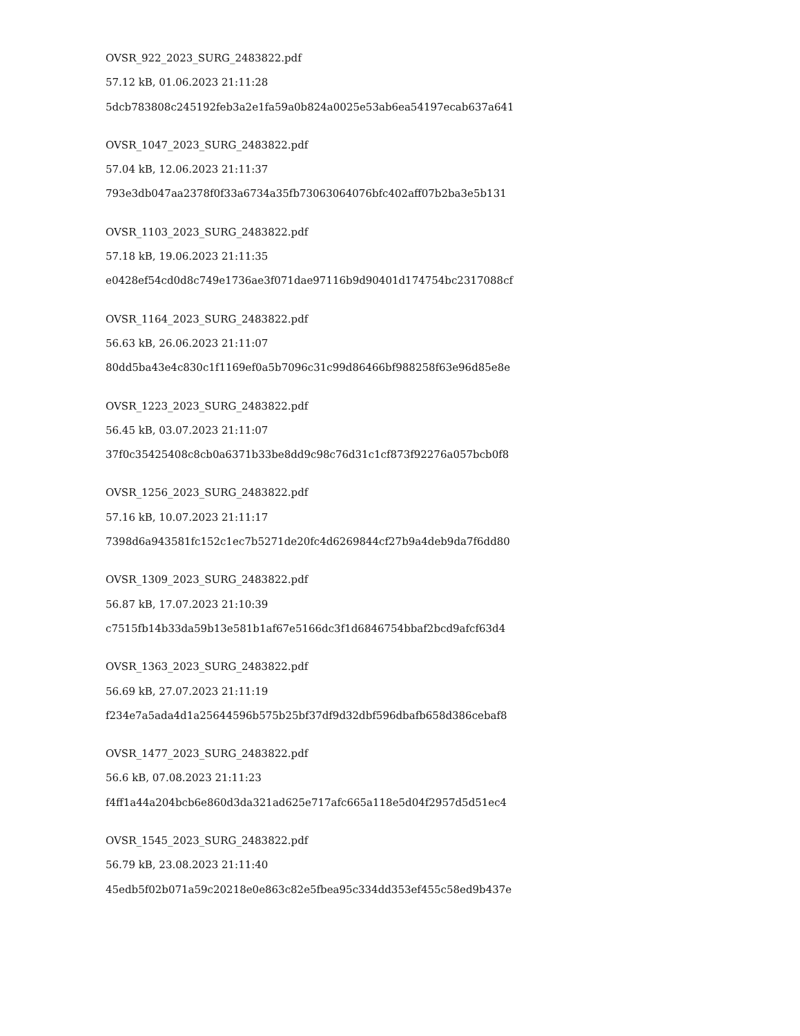OVSR_922_2023_SURG_2483822.pdf
57.12 kB, 01.06.2023 21:11:28
5dcb783808c245192feb3a2e1fa59a0b824a0025e53ab6ea54197ecab637a641
OVSR_1047_2023_SURG_2483822.pdf
57.04 kB, 12.06.2023 21:11:37
793e3db047aa2378f0f33a6734a35fb73063064076bfc402aff07b2ba3e5b131
OVSR_1103_2023_SURG_2483822.pdf
57.18 kB, 19.06.2023 21:11:35
e0428ef54cd0d8c749e1736ae3f071dae97116b9d90401d174754bc2317088cf
OVSR_1164_2023_SURG_2483822.pdf
56.63 kB, 26.06.2023 21:11:07
80dd5ba43e4c830c1f1169ef0a5b7096c31c99d86466bf988258f63e96d85e8e
OVSR_1223_2023_SURG_2483822.pdf
56.45 kB, 03.07.2023 21:11:07
37f0c35425408c8cb0a6371b33be8dd9c98c76d31c1cf873f92276a057bcb0f8
OVSR_1256_2023_SURG_2483822.pdf
57.16 kB, 10.07.2023 21:11:17
7398d6a943581fc152c1ec7b5271de20fc4d6269844cf27b9a4deb9da7f6dd80
OVSR_1309_2023_SURG_2483822.pdf
56.87 kB, 17.07.2023 21:10:39
c7515fb14b33da59b13e581b1af67e5166dc3f1d6846754bbaf2bcd9afcf63d4
OVSR_1363_2023_SURG_2483822.pdf
56.69 kB, 27.07.2023 21:11:19
f234e7a5ada4d1a25644596b575b25bf37df9d32dbf596dbafb658d386cebaf8
OVSR_1477_2023_SURG_2483822.pdf
56.6 kB, 07.08.2023 21:11:23
f4ff1a44a204bcb6e860d3da321ad625e717afc665a118e5d04f2957d5d51ec4
OVSR_1545_2023_SURG_2483822.pdf
56.79 kB, 23.08.2023 21:11:40
45edb5f02b071a59c20218e0e863c82e5fbea95c334dd353ef455c58ed9b437e